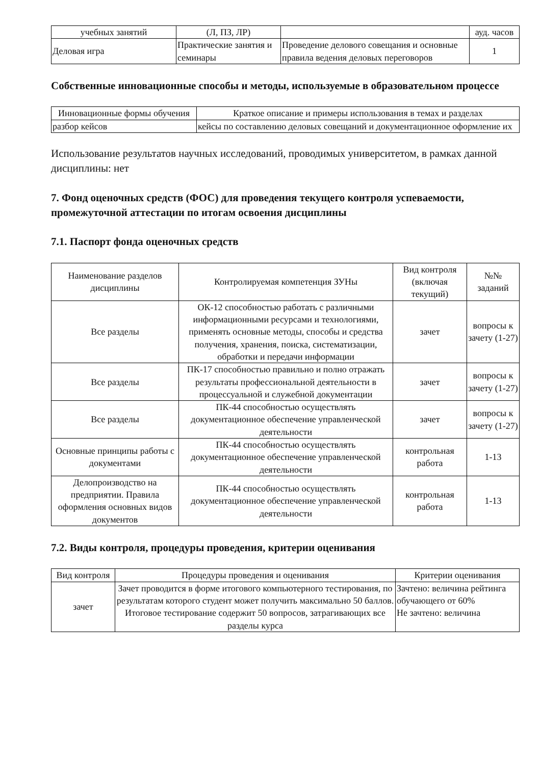| учебных занятий | (Л, ПЗ, ЛР) | | ауд. часов |
| Деловая игра | Практические занятия и семинары | Проведение делового совещания и основные правила ведения деловых переговоров | 1 |
Собственные инновационные способы и методы, используемые в образовательном процессе
| Инновационные формы обучения | Краткое описание и примеры использования в темах и разделах |
| --- | --- |
| разбор кейсов | кейсы по составлению деловых совещаний и документационное оформление их |
Использование результатов научных исследований, проводимых университетом, в рамках данной дисциплины: нет
7. Фонд оценочных средств (ФОС) для проведения текущего контроля успеваемости, промежуточной аттестации по итогам освоения дисциплины
7.1. Паспорт фонда оценочных средств
| Наименование разделов дисциплины | Контролируемая компетенция ЗУНы | Вид контроля (включая текущий) | №№ заданий |
| --- | --- | --- | --- |
| Все разделы | ОК-12 способностью работать с различными информационными ресурсами и технологиями, применять основные методы, способы и средства получения, хранения, поиска, систематизации, обработки и передачи информации | зачет | вопросы к зачету (1-27) |
| Все разделы | ПК-17 способностью правильно и полно отражать результаты профессиональной деятельности в процессуальной и служебной документации | зачет | вопросы к зачету (1-27) |
| Все разделы | ПК-44 способностью осуществлять документационное обеспечение управленческой деятельности | зачет | вопросы к зачету (1-27) |
| Основные принципы работы с документами | ПК-44 способностью осуществлять документационное обеспечение управленческой деятельности | контрольная работа | 1-13 |
| Делопроизводство на предприятии. Правила оформления основных видов документов | ПК-44 способностью осуществлять документационное обеспечение управленческой деятельности | контрольная работа | 1-13 |
7.2. Виды контроля, процедуры проведения, критерии оценивания
| Вид контроля | Процедуры проведения и оценивания | Критерии оценивания |
| --- | --- | --- |
| зачет | Зачет проводится в форме итогового компьютерного тестирования, по результатам которого студент может получить максимально 50 баллов. Итоговое тестирование содержит 50 вопросов, затрагивающих все разделы курса | Зачтено: величина рейтинга обучающего от 60% Не зачтено: величина |